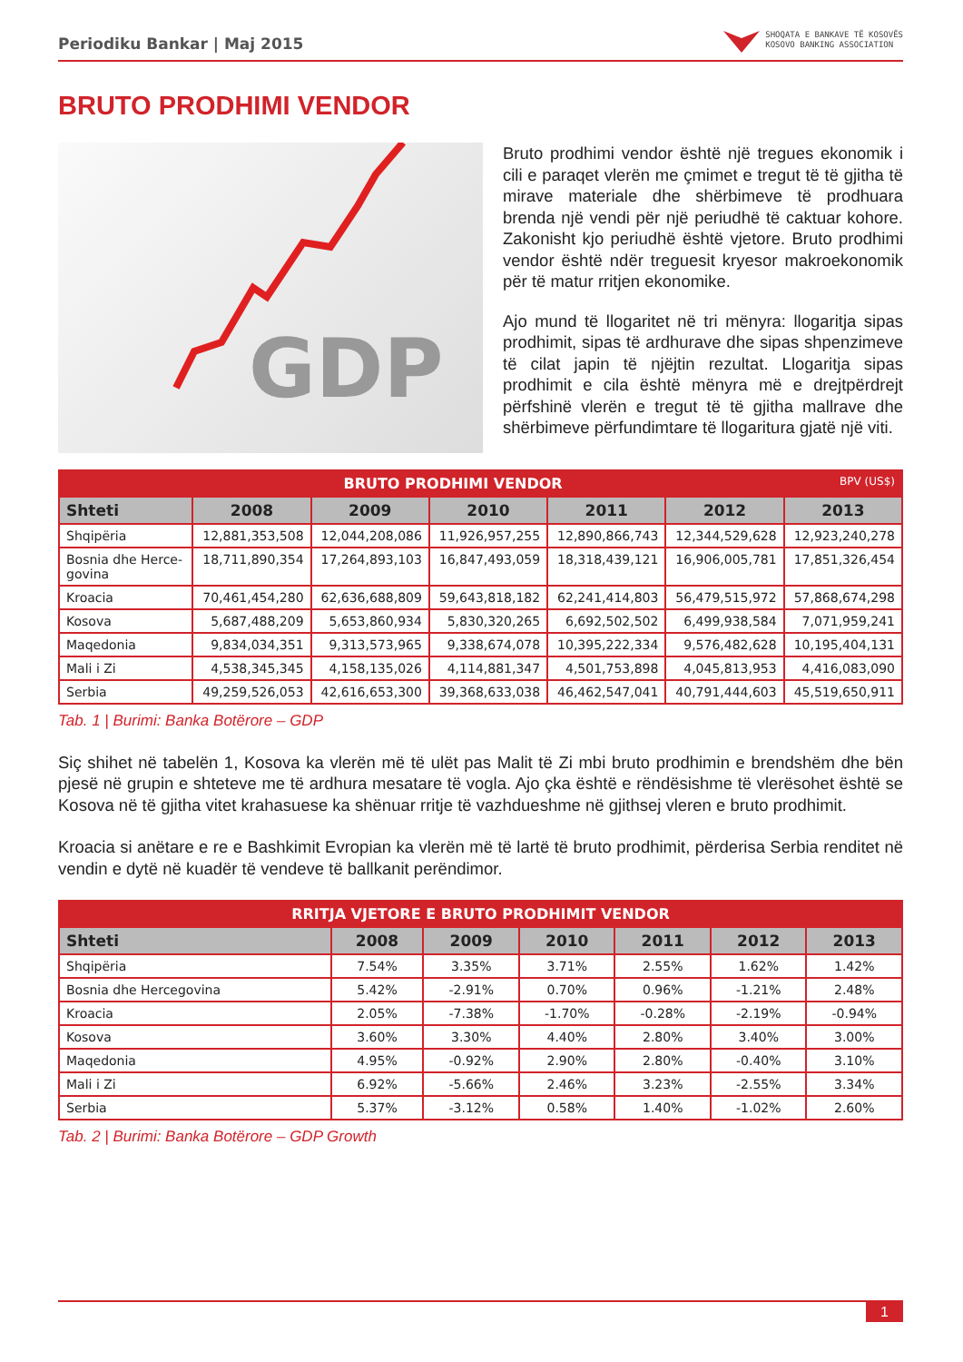Periodiku Bankar | Maj 2015 SHOQATA E BANKAVE TË KOSOVËS
KOSOVO BANKING ASSOCIATION
BRUTO PRODHIMI VENDOR
GDP
Bruto prodhimi vendor është një tregues ekonomik i cili e paraqet vlerën me çmimet e tregut të të gjitha të mirave materiale dhe shërbimeve të prodhuara brenda një vendi për një periudhë të caktuar kohore. Zakonisht kjo periudhë është vjetore. Bruto prodhimi vendor është ndër treguesit kryesor makroekonomik për të matur rritjen ekonomike.
Ajo mund të llogaritet në tri mënyra: llogaritja sipas prodhimit, sipas të ardhurave dhe sipas shpenzimeve të cilat japin të njëjtin rezultat. Llogaritja sipas prodhimit e cila është mënyra më e drejtpërdrejt përfshinë vlerën e tregut të të gjitha mallrave dhe shërbimeve përfundimtare të llogaritura gjatë një viti.
| BRUTO PRODHIMI VENDOR BPV (US$) | | | | | | |
| --- | --- | --- | --- | --- | --- | --- |
| Shteti | 2008 | 2009 | 2010 | 2011 | 2012 | 2013 |
| Shqipëria | 12,881,353,508 | 12,044,208,086 | 11,926,957,255 | 12,890,866,743 | 12,344,529,628 | 12,923,240,278 |
| Bosnia dhe Herce- govina | 18,711,890,354 | 17,264,893,103 | 16,847,493,059 | 18,318,439,121 | 16,906,005,781 | 17,851,326,454 |
| Kroacia | 70,461,454,280 | 62,636,688,809 | 59,643,818,182 | 62,241,414,803 | 56,479,515,972 | 57,868,674,298 |
| Kosova | 5,687,488,209 | 5,653,860,934 | 5,830,320,265 | 6,692,502,502 | 6,499,938,584 | 7,071,959,241 |
| Maqedonia | 9,834,034,351 | 9,313,573,965 | 9,338,674,078 | 10,395,222,334 | 9,576,482,628 | 10,195,404,131 |
| Mali i Zi | 4,538,345,345 | 4,158,135,026 | 4,114,881,347 | 4,501,753,898 | 4,045,813,953 | 4,416,083,090 |
| Serbia | 49,259,526,053 | 42,616,653,300 | 39,368,633,038 | 46,462,547,041 | 40,791,444,603 | 45,519,650,911 |
Tab. 1 | Burimi: Banka Botërore – GDP
Siç shihet në tabelën 1, Kosova ka vlerën më të ulët pas Malit të Zi mbi bruto prodhimin e brendshëm dhe bën pjesë në grupin e shteteve me të ardhura mesatare të vogla. Ajo çka është e rëndësishme të vlerësohet është se Kosova në të gjitha vitet krahasuese ka shënuar rritje të vazhdueshme në gjithsej vleren e bruto prodhimit.
Kroacia si anëtare e re e Bashkimit Evropian ka vlerën më të lartë të bruto prodhimit, përderisa Serbia renditet në vendin e dytë në kuadër të vendeve të ballkanit perëndimor.
| RRITJA VJETORE E BRUTO PRODHIMIT VENDOR | | | | | | |
| --- | --- | --- | --- | --- | --- | --- |
| Shteti | 2008 | 2009 | 2010 | 2011 | 2012 | 2013 |
| Shqipëria | 7.54% | 3.35% | 3.71% | 2.55% | 1.62% | 1.42% |
| Bosnia dhe Hercegovina | 5.42% | -2.91% | 0.70% | 0.96% | -1.21% | 2.48% |
| Kroacia | 2.05% | -7.38% | -1.70% | -0.28% | -2.19% | -0.94% |
| Kosova | 3.60% | 3.30% | 4.40% | 2.80% | 3.40% | 3.00% |
| Maqedonia | 4.95% | -0.92% | 2.90% | 2.80% | -0.40% | 3.10% |
| Mali i Zi | 6.92% | -5.66% | 2.46% | 3.23% | -2.55% | 3.34% |
| Serbia | 5.37% | -3.12% | 0.58% | 1.40% | -1.02% | 2.60% |
Tab. 2 | Burimi: Banka Botërore – GDP Growth
1